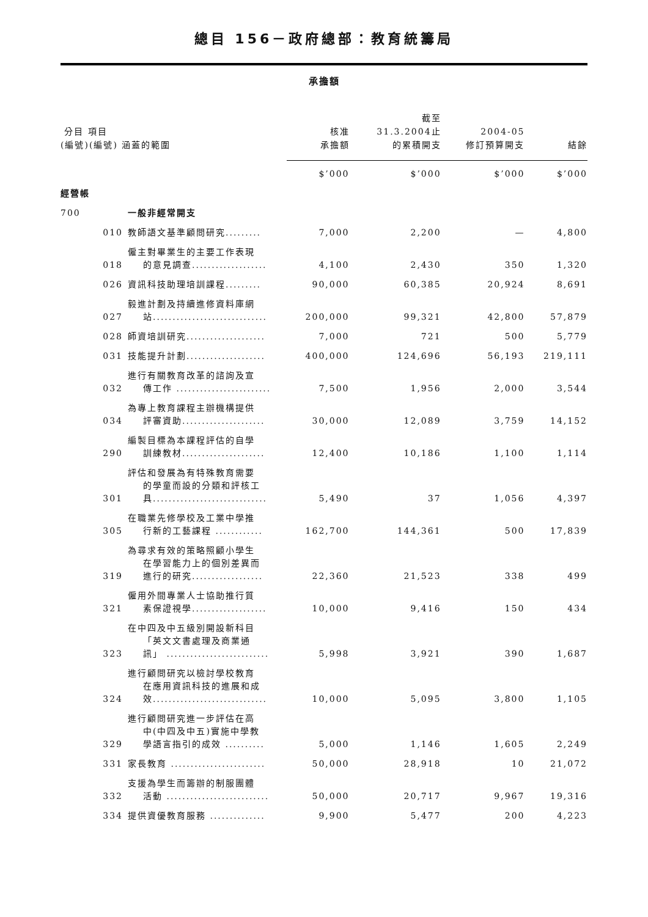總目 156－政府總部：教育統籌局
承擔額
| 分目 項目 (編號)(編號) 涵蓋的範圍 | | | 核准 承擔額 | 截至 31.3.2004止 的累積開支 | 2004-05 修訂預算開支 | 結餘 |
| --- | --- | --- | --- | --- | --- | --- |
| | | | $’000 | $’000 | $’000 | $’000 |
| 經營帳 | | | | | | |
| 700 | | 一般非經常開支 | | | | |
| | 010 | 教師語文基準顧問研究......... | 7,000 | 2,200 | — | 4,800 |
| | 018 | 僱主對畢業生的主要工作表現 的意見調查................... | 4,100 | 2,430 | 350 | 1,320 |
| | 026 | 資訊科技助理培訓課程......... | 90,000 | 60,385 | 20,924 | 8,691 |
| | 027 | 毅進計劃及持續進修資料庫網 站............................. | 200,000 | 99,321 | 42,800 | 57,879 |
| | 028 | 師資培訓研究.................... | 7,000 | 721 | 500 | 5,779 |
| | 031 | 技能提升計劃.................... | 400,000 | 124,696 | 56,193 | 219,111 |
| | 032 | 進行有關教育改革的諮詢及宣 傳工作 ........................ | 7,500 | 1,956 | 2,000 | 3,544 |
| | 034 | 為專上教育課程主辦機構提供 評審資助..................... | 30,000 | 12,089 | 3,759 | 14,152 |
| | 290 | 編製目標為本課程評估的自學 訓練教材..................... | 12,400 | 10,186 | 1,100 | 1,114 |
| | 301 | 評估和發展為有特殊教育需要 的學童而設的分類和評核工 具............................. | 5,490 | 37 | 1,056 | 4,397 |
| | 305 | 在職業先修學校及工業中學推 行新的工藝課程 ............ | 162,700 | 144,361 | 500 | 17,839 |
| | 319 | 為尋求有效的策略照顧小學生 在學習能力上的個別差異而 進行的研究.................. | 22,360 | 21,523 | 338 | 499 |
| | 321 | 僱用外間專業人士協助推行質 素保證視學................... | 10,000 | 9,416 | 150 | 434 |
| | 323 | 在中四及中五級別開設新科目 「英文文書處理及商業通 訊」 .......................... | 5,998 | 3,921 | 390 | 1,687 |
| | 324 | 進行顧問研究以檢討學校教育 在應用資訊科技的進展和成 效............................. | 10,000 | 5,095 | 3,800 | 1,105 |
| | 329 | 進行顧問研究進一步評估在高 中(中四及中五)實施中學教 學語言指引的成效 .......... | 5,000 | 1,146 | 1,605 | 2,249 |
| | 331 | 家長教育 ........................ | 50,000 | 28,918 | 10 | 21,072 |
| | 332 | 支援為學生而籌辦的制服團體 活動 .......................... | 50,000 | 20,717 | 9,967 | 19,316 |
| | 334 | 提供資優教育服務 .............. | 9,900 | 5,477 | 200 | 4,223 |